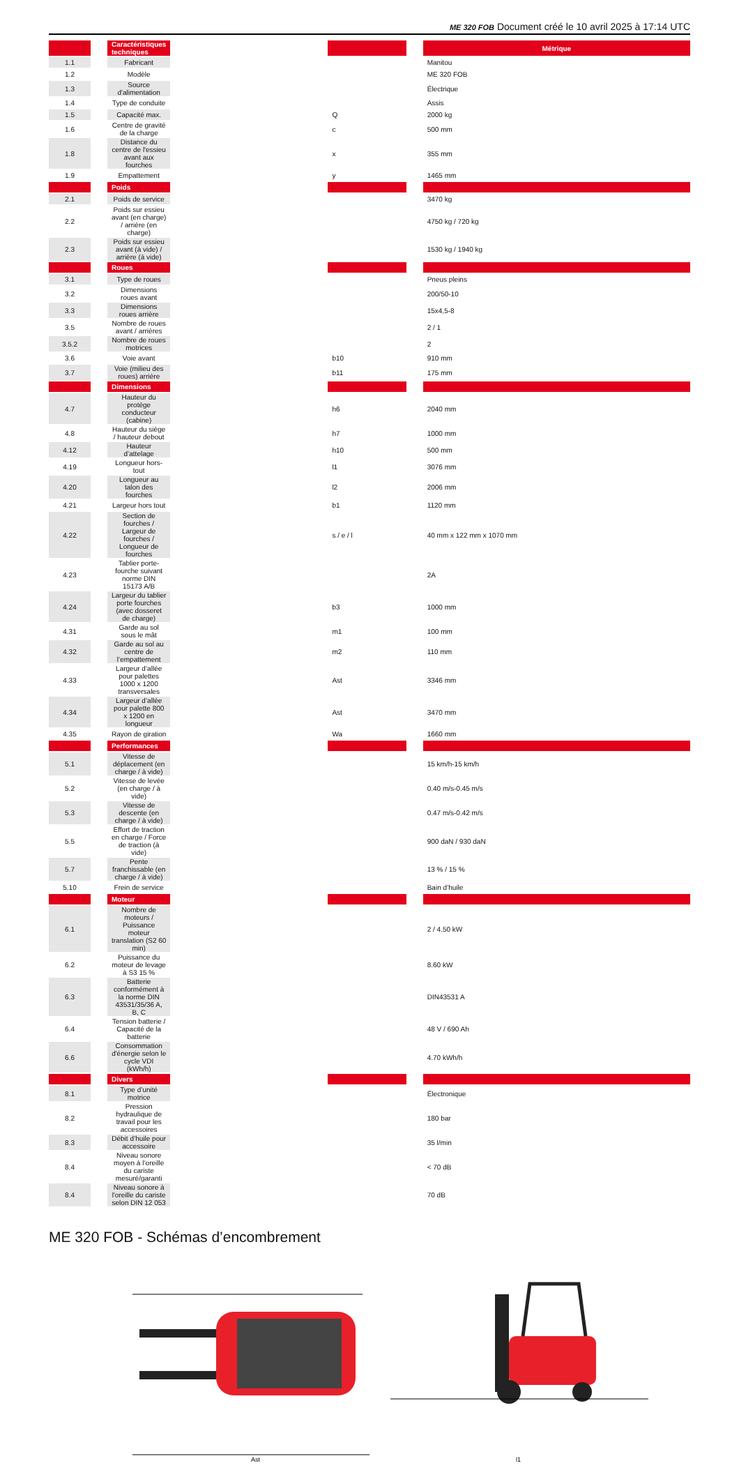ME 320 FOB Document créé le 10 avril 2025 à 17:14 UTC
| | | Caractéristiques techniques | | | | Métrique |
| --- | --- | --- | --- | --- | --- | --- |
| 1.1 | | Fabricant | | | | Manitou |
| 1.2 | | Modèle | | | | ME 320 FOB |
| 1.3 | | Source d'alimentation | | | | Électrique |
| 1.4 | | Type de conduite | | | | Assis |
| 1.5 | | Capacité max. | | Q | | 2000 kg |
| 1.6 | | Centre de gravité de la charge | | c | | 500 mm |
| 1.8 | | Distance du centre de l'essieu avant aux fourches | | x | | 355 mm |
| 1.9 | | Empattement | | y | | 1465 mm |
| | | Poids | | | | |
| 2.1 | | Poids de service | | | | 3470 kg |
| 2.2 | | Poids sur essieu avant (en charge) / arrière (en charge) | | | | 4750 kg / 720 kg |
| 2.3 | | Poids sur essieu avant (à vide) / arrière (à vide) | | | | 1530 kg / 1940 kg |
| | | Roues | | | | |
| 3.1 | | Type de roues | | | | Pneus pleins |
| 3.2 | | Dimensions roues avant | | | | 200/50-10 |
| 3.3 | | Dimensions roues arrière | | | | 15x4,5-8 |
| 3.5 | | Nombre de roues avant / arrières | | | | 2 / 1 |
| 3.5.2 | | Nombre de roues motrices | | | | 2 |
| 3.6 | | Voie avant | | b10 | | 910 mm |
| 3.7 | | Voie (milieu des roues) arrière | | b11 | | 175 mm |
| | | Dimensions | | | | |
| 4.7 | | Hauteur du protège conducteur (cabine) | | h6 | | 2040 mm |
| 4.8 | | Hauteur du siège / hauteur debout | | h7 | | 1000 mm |
| 4.12 | | Hauteur d’attelage | | h10 | | 500 mm |
| 4.19 | | Longueur hors-tout | | l1 | | 3076 mm |
| 4.20 | | Longueur au talon des fourches | | l2 | | 2006 mm |
| 4.21 | | Largeur hors tout | | b1 | | 1120 mm |
| 4.22 | | Section de fourches / Largeur de fourches / Longueur de fourches | | s / e / l | | 40 mm x 122 mm x 1070 mm |
| 4.23 | | Tablier porte-fourche suivant norme DIN 15173 A/B | | | | 2A |
| 4.24 | | Largeur du tablier porte fourches (avec dosseret de charge) | | b3 | | 1000 mm |
| 4.31 | | Garde au sol sous le mât | | m1 | | 100 mm |
| 4.32 | | Garde au sol au centre de l’empattement | | m2 | | 110 mm |
| 4.33 | | Largeur d’allée pour palettes 1000 x 1200 transversales | | Ast | | 3346 mm |
| 4.34 | | Largeur d’allée pour palette 800 x 1200 en longueur | | Ast | | 3470 mm |
| 4.35 | | Rayon de giration | | Wa | | 1660 mm |
| | | Performances | | | | |
| 5.1 | | Vitesse de déplacement (en charge / à vide) | | | | 15 km/h-15 km/h |
| 5.2 | | Vitesse de levée (en charge / à vide) | | | | 0.40 m/s-0.45 m/s |
| 5.3 | | Vitesse de descente (en charge / à vide) | | | | 0.47 m/s-0.42 m/s |
| 5.5 | | Effort de traction en charge / Force de traction (à vide) | | | | 900 daN / 930 daN |
| 5.7 | | Pente franchissable (en charge / à vide) | | | | 13 % / 15 % |
| 5.10 | | Frein de service | | | | Bain d’huile |
| | | Moteur | | | | |
| 6.1 | | Nombre de moteurs / Puissance moteur translation (S2 60 min) | | | | 2 / 4.50 kW |
| 6.2 | | Puissance du moteur de levage à S3 15 % | | | | 8.60 kW |
| 6.3 | | Batterie conformément à la norme DIN 43531/35/36 A, B, C | | | | DIN43531 A |
| 6.4 | | Tension batterie / Capacité de la batterie | | | | 48 V / 690 Ah |
| 6.6 | | Consommation d'énergie selon le cycle VDI (kWh/h) | | | | 4.70 kWh/h |
| | | Divers | | | | |
| 8.1 | | Type d’unité motrice | | | | Électronique |
| 8.2 | | Pression hydraulique de travail pour les accessoires | | | | 180 bar |
| 8.3 | | Débit d’huile pour accessoire | | | | 35 l/min |
| 8.4 | | Niveau sonore moyen à l’oreille du cariste mesuré/garanti | | | | < 70 dB |
| 8.4 | | Niveau sonore à l'oreille du cariste selon DIN 12 053 | | | | 70 dB |
ME 320 FOB - Schémas d’encombrement
Ast
l1